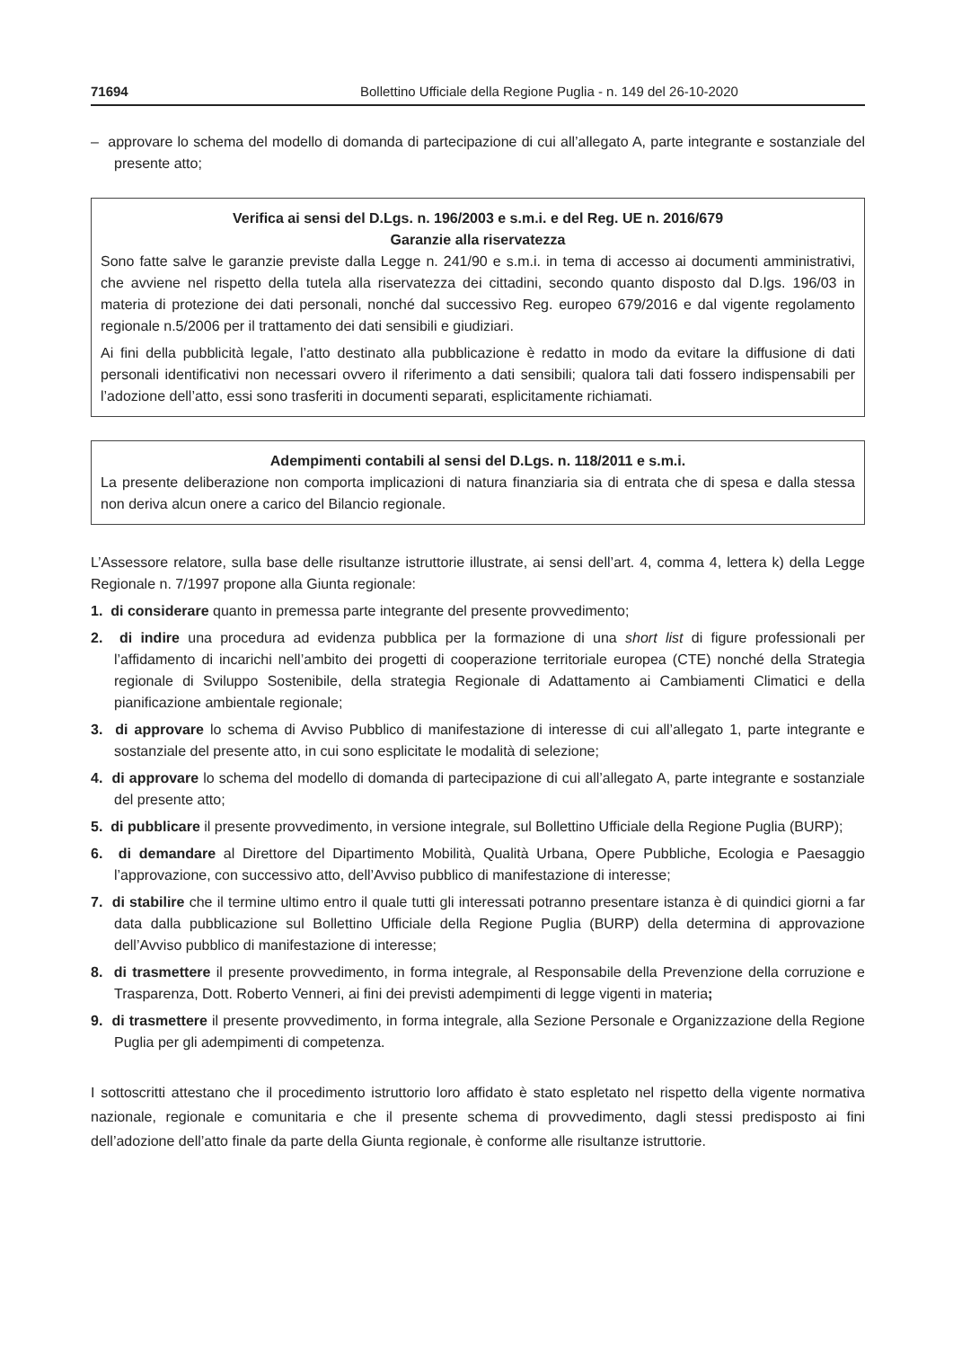71694 Bollettino Ufficiale della Regione Puglia - n. 149 del 26-10-2020
– approvare lo schema del modello di domanda di partecipazione di cui all’allegato A, parte integrante e sostanziale del presente atto;
Verifica ai sensi del D.Lgs. n. 196/2003 e s.m.i. e del Reg. UE n. 2016/679
Garanzie alla riservatezza
Sono fatte salve le garanzie previste dalla Legge n. 241/90 e s.m.i. in tema di accesso ai documenti amministrativi, che avviene nel rispetto della tutela alla riservatezza dei cittadini, secondo quanto disposto dal D.lgs. 196/03 in materia di protezione dei dati personali, nonché dal successivo Reg. europeo 679/2016 e dal vigente regolamento regionale n.5/2006 per il trattamento dei dati sensibili e giudiziari.
Ai fini della pubblicità legale, l’atto destinato alla pubblicazione è redatto in modo da evitare la diffusione di dati personali identificativi non necessari ovvero il riferimento a dati sensibili; qualora tali dati fossero indispensabili per l’adozione dell’atto, essi sono trasferiti in documenti separati, esplicitamente richiamati.
Adempimenti contabili al sensi del D.Lgs. n. 118/2011 e s.m.i.
La presente deliberazione non comporta implicazioni di natura finanziaria sia di entrata che di spesa e dalla stessa non deriva alcun onere a carico del Bilancio regionale.
L’Assessore relatore, sulla base delle risultanze istruttorie illustrate, ai sensi dell’art. 4, comma 4, lettera k) della Legge Regionale n. 7/1997 propone alla Giunta regionale:
1. di considerare quanto in premessa parte integrante del presente provvedimento;
2. di indire una procedura ad evidenza pubblica per la formazione di una short list di figure professionali per l’affidamento di incarichi nell’ambito dei progetti di cooperazione territoriale europea (CTE) nonché della Strategia regionale di Sviluppo Sostenibile, della strategia Regionale di Adattamento ai Cambiamenti Climatici e della pianificazione ambientale regionale;
3. di approvare lo schema di Avviso Pubblico di manifestazione di interesse di cui all’allegato 1, parte integrante e sostanziale del presente atto, in cui sono esplicitate le modalità di selezione;
4. di approvare lo schema del modello di domanda di partecipazione di cui all’allegato A, parte integrante e sostanziale del presente atto;
5. di pubblicare il presente provvedimento, in versione integrale, sul Bollettino Ufficiale della Regione Puglia (BURP);
6. di demandare al Direttore del Dipartimento Mobilità, Qualità Urbana, Opere Pubbliche, Ecologia e Paesaggio l’approvazione, con successivo atto, dell’Avviso pubblico di manifestazione di interesse;
7. di stabilire che il termine ultimo entro il quale tutti gli interessati potranno presentare istanza è di quindici giorni a far data dalla pubblicazione sul Bollettino Ufficiale della Regione Puglia (BURP) della determina di approvazione dell’Avviso pubblico di manifestazione di interesse;
8. di trasmettere il presente provvedimento, in forma integrale, al Responsabile della Prevenzione della corruzione e Trasparenza, Dott. Roberto Venneri, ai fini dei previsti adempimenti di legge vigenti in materia;
9. di trasmettere il presente provvedimento, in forma integrale, alla Sezione Personale e Organizzazione della Regione Puglia per gli adempimenti di competenza.
I sottoscritti attestano che il procedimento istruttorio loro affidato è stato espletato nel rispetto della vigente normativa nazionale, regionale e comunitaria e che il presente schema di provvedimento, dagli stessi predisposto ai fini dell’adozione dell’atto finale da parte della Giunta regionale, è conforme alle risultanze istruttorie.